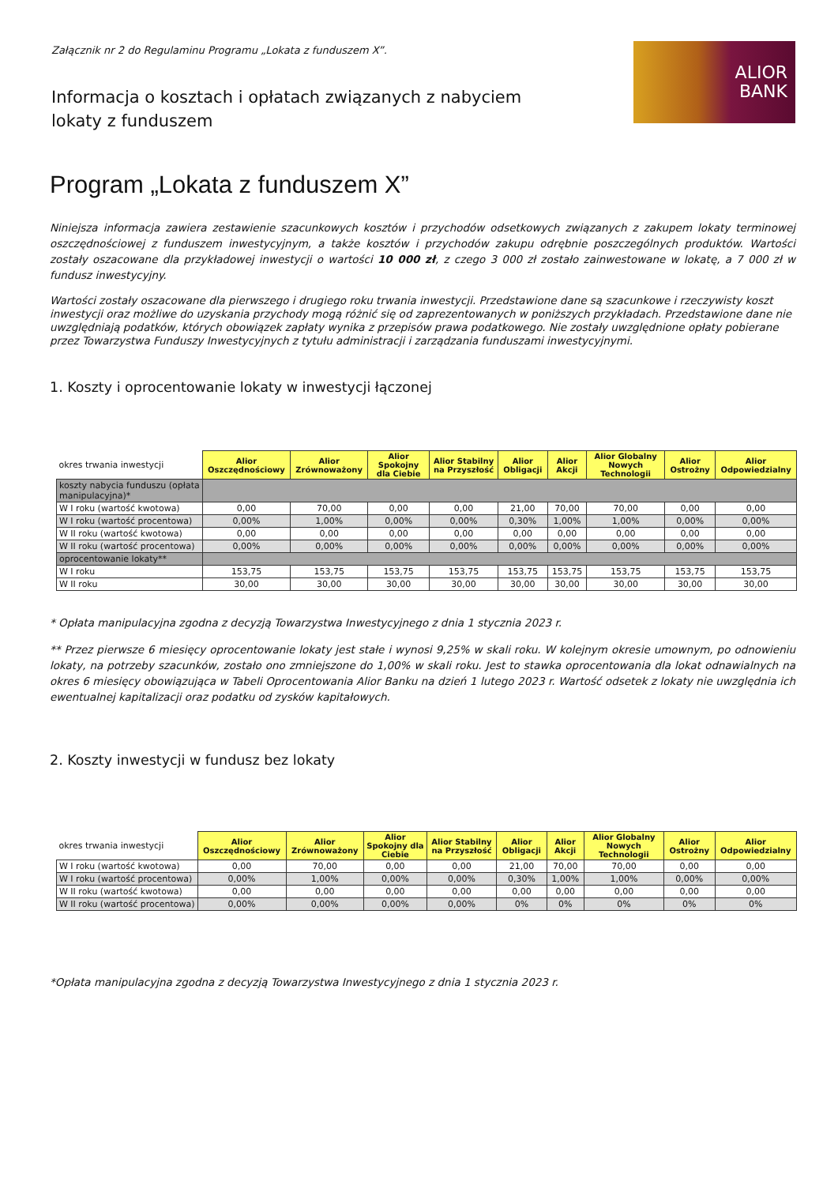Załącznik nr 2 do Regulaminu Programu „Lokata z funduszem X”.
ALIOR
BANK
Informacja o kosztach i opłatach związanych z nabyciem lokaty z funduszem
Program „Lokata z funduszem X”
Niniejsza informacja zawiera zestawienie szacunkowych kosztów i przychodów odsetkowych związanych z zakupem lokaty terminowej oszczędnościowej z funduszem inwestycyjnym, a także kosztów i przychodów zakupu odrębnie poszczególnych produktów. Wartości zostały oszacowane dla przykładowej inwestycji o wartości 10 000 zł, z czego 3 000 zł zostało zainwestowane w lokatę, a 7 000 zł w fundusz inwestycyjny.
Wartości zostały oszacowane dla pierwszego i drugiego roku trwania inwestycji. Przedstawione dane są szacunkowe i rzeczywisty koszt inwestycji oraz możliwe do uzyskania przychody mogą różnić się od zaprezentowanych w poniższych przykładach. Przedstawione dane nie uwzględniają podatków, których obowiązek zapłaty wynika z przepisów prawa podatkowego. Nie zostały uwzględnione opłaty pobierane przez Towarzystwa Funduszy Inwestycyjnych z tytułu administracji i zarządzania funduszami inwestycyjnymi.
1. Koszty i oprocentowanie lokaty w inwestycji łączonej
| okres trwania inwestycji | Alior Oszczędnościowy | Alior Zrównoważony | Alior Spokojny dla Ciebie | Alior Stabilny na Przyszłość | Alior Obligacji | Alior Akcji | Alior Globalny Nowych Technologii | Alior Ostrożny | Alior Odpowiedzialny |
| --- | --- | --- | --- | --- | --- | --- | --- | --- | --- |
| koszty nabycia funduszu (opłata manipulacyjna)* | | | | | | | | | |
| W I roku (wartość kwotowa) | 0,00 | 70,00 | 0,00 | 0,00 | 21,00 | 70,00 | 70,00 | 0,00 | 0,00 |
| W I roku (wartość procentowa) | 0,00% | 1,00% | 0,00% | 0,00% | 0,30% | 1,00% | 1,00% | 0,00% | 0,00% |
| W II roku (wartość kwotowa) | 0,00 | 0,00 | 0,00 | 0,00 | 0,00 | 0,00 | 0,00 | 0,00 | 0,00 |
| W II roku (wartość procentowa) | 0,00% | 0,00% | 0,00% | 0,00% | 0,00% | 0,00% | 0,00% | 0,00% | 0,00% |
| oprocentowanie lokaty** | | | | | | | | | |
| W I roku | 153,75 | 153,75 | 153,75 | 153,75 | 153,75 | 153,75 | 153,75 | 153,75 | 153,75 |
| W II roku | 30,00 | 30,00 | 30,00 | 30,00 | 30,00 | 30,00 | 30,00 | 30,00 | 30,00 |
* Opłata manipulacyjna zgodna z decyzją Towarzystwa Inwestycyjnego z dnia 1 stycznia 2023 r.
** Przez pierwsze 6 miesięcy oprocentowanie lokaty jest stałe i wynosi 9,25% w skali roku. W kolejnym okresie umownym, po odnowieniu lokaty, na potrzeby szacunków, zostało ono zmniejszone do 1,00% w skali roku. Jest to stawka oprocentowania dla lokat odnawialnych na okres 6 miesięcy obowiązująca w Tabeli Oprocentowania Alior Banku na dzień 1 lutego 2023 r. Wartość odsetek z lokaty nie uwzględnia ich ewentualnej kapitalizacji oraz podatku od zysków kapitałowych.
2. Koszty inwestycji w fundusz bez lokaty
| okres trwania inwestycji | Alior Oszczędnościowy | Alior Zrównoważony | Alior Spokojny dla Ciebie | Alior Stabilny na Przyszłość | Alior Obligacji | Alior Akcji | Alior Globalny Nowych Technologii | Alior Ostrożny | Alior Odpowiedzialny |
| --- | --- | --- | --- | --- | --- | --- | --- | --- | --- |
| W I roku (wartość kwotowa) | 0,00 | 70,00 | 0,00 | 0,00 | 21,00 | 70,00 | 70,00 | 0,00 | 0,00 |
| W I roku (wartość procentowa) | 0,00% | 1,00% | 0,00% | 0,00% | 0,30% | 1,00% | 1,00% | 0,00% | 0,00% |
| W II roku (wartość kwotowa) | 0,00 | 0,00 | 0,00 | 0,00 | 0,00 | 0,00 | 0,00 | 0,00 | 0,00 |
| W II roku (wartość procentowa) | 0,00% | 0,00% | 0,00% | 0,00% | 0% | 0% | 0% | 0% | 0% |
*Opłata manipulacyjna zgodna z decyzją Towarzystwa Inwestycyjnego z dnia 1 stycznia 2023 r.